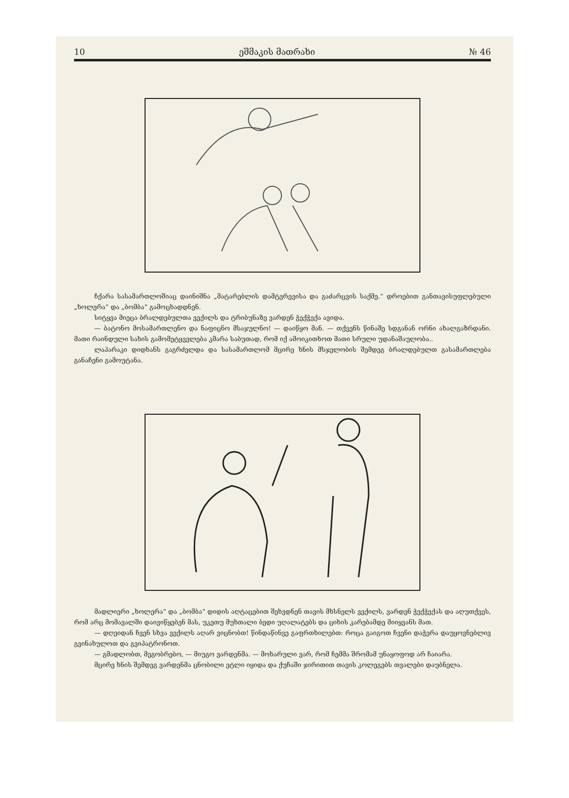10 ეშმაკის მათრახი № 46
ჩქარა სასამართლოშიაც დაინიშნა „მატარებლის დამტვრევისა და გაძარცვის საქმე.“ დროებით განთავისუფლებული „ხოლერა“ და „ბომბა“ გამოცხადდნენ.
სიტყვა მიეცა ბრალდებულთა ვექილს და ტრიბუნაზე ვარდენ ჭექჭექა ავიდა.
— ბატონო მოსამართლენო და ნაფიცნო მსაჯულნო! — დაიწყო მან. — თქვენს წინაშე სდგანან ორნი ახალგაზრდანი. მათი რაინდული სახის გამომეტყველება კმარა საბუთად, რომ იქ ამოიკითხოთ მათი სრული უდანაშაულობა..
ლაპარაკი დიდხანს გაგრძელდა და სასამართლომ მცირე ხნის მსჯელობის შემდეგ ბრალდებულთ გასამართლება განაჩენი გამოუტანა.
მადლიერი „ხოლერა“ და „ბომბა“ დიდის აღტაცებით შეხვდნენ თავის მხსნელს ვექილს, ვარდენ ჭექჭექას და აღუთქვეს, რომ არც მომავალში დაივიწყებენ მას, უკეთუ მუხთალი ბედი უღალატებს და ციხის კარებამდე მიიყვანს მათ.
— დღეიდან ჩვენ სხვა ვექილს აღარ ვიცნობთ! წინდაწინვე გაფრთხილებთ: როცა გაიგოთ ჩვენი დაჭერა დაუყოვნებლივ გვინახულოთ და გვიპატრონოთ.
— გმადლობთ, მეგობრებო, — მიუგო ვარდენმა. — მოხარული ვარ, რომ ჩემმა შრომამ უნაყოფოდ არ ჩაიარა.
მცირე ხნის შემდეგ ვარდენმა ცნობილი ეტლი იყიდა და ქუჩაში ჯირითით თავის კოლეგებს თვალები დაუბნელა.